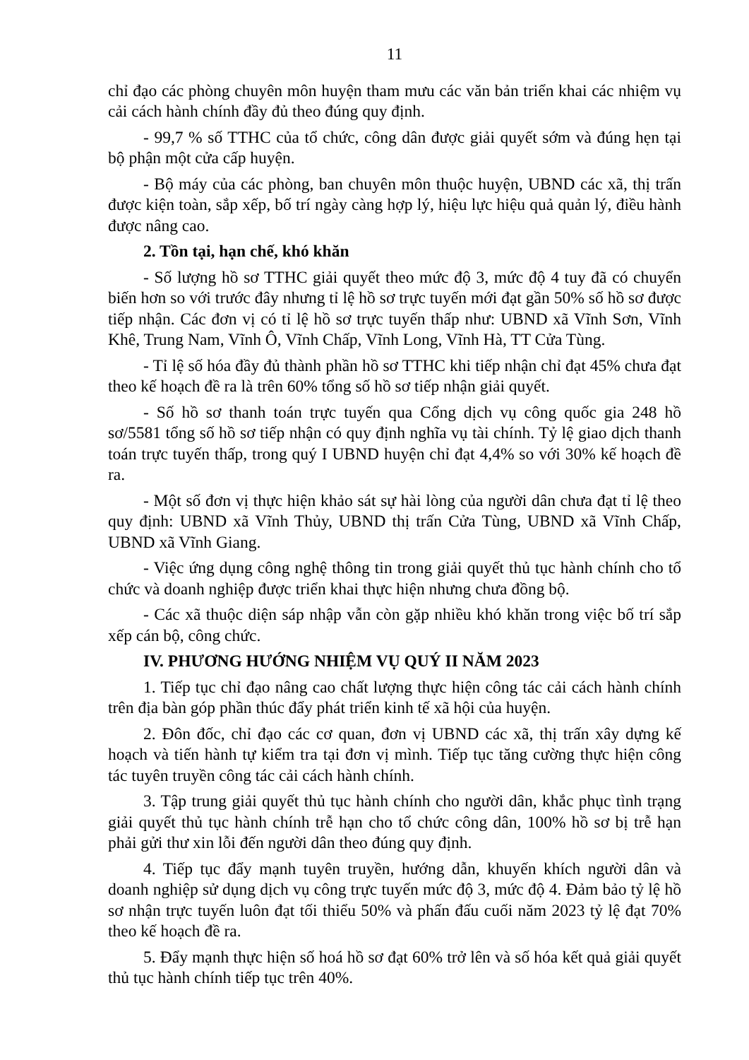11
chỉ đạo các phòng chuyên môn huyện tham mưu các văn bản triển khai các nhiệm vụ cải cách hành chính đầy đủ theo đúng quy định.
- 99,7 % số TTHC của tổ chức, công dân được giải quyết sớm và đúng hẹn tại bộ phận một cửa cấp huyện.
- Bộ máy của các phòng, ban chuyên môn thuộc huyện, UBND các xã, thị trấn được kiện toàn, sắp xếp, bố trí ngày càng hợp lý, hiệu lực hiệu quả quản lý, điều hành được nâng cao.
2. Tồn tại, hạn chế, khó khăn
- Số lượng hồ sơ TTHC giải quyết theo mức độ 3, mức độ 4 tuy đã có chuyển biến hơn so với trước đây nhưng tỉ lệ hồ sơ trực tuyến mới đạt gần 50% số hồ sơ được tiếp nhận. Các đơn vị có tỉ lệ hồ sơ trực tuyến thấp như: UBND xã Vĩnh Sơn, Vĩnh Khê, Trung Nam, Vĩnh Ô, Vĩnh Chấp, Vĩnh Long, Vĩnh Hà, TT Cửa Tùng.
- Tỉ lệ số hóa đầy đủ thành phần hồ sơ TTHC khi tiếp nhận chỉ đạt 45% chưa đạt theo kế hoạch đề ra là trên 60% tổng số hồ sơ tiếp nhận giải quyết.
- Số hồ sơ thanh toán trực tuyến qua Cổng dịch vụ công quốc gia 248 hồ sơ/5581 tổng số hồ sơ tiếp nhận có quy định nghĩa vụ tài chính. Tỷ lệ giao dịch thanh toán trực tuyến thấp, trong quý I UBND huyện chỉ đạt 4,4% so với 30% kế hoạch đề ra.
- Một số đơn vị thực hiện khảo sát sự hài lòng của người dân chưa đạt tỉ lệ theo quy định: UBND xã Vĩnh Thủy, UBND thị trấn Cửa Tùng, UBND xã Vĩnh Chấp, UBND xã Vĩnh Giang.
- Việc ứng dụng công nghệ thông tin trong giải quyết thủ tục hành chính cho tổ chức và doanh nghiệp được triển khai thực hiện nhưng chưa đồng bộ.
- Các xã thuộc diện sáp nhập vẫn còn gặp nhiều khó khăn trong việc bố trí sắp xếp cán bộ, công chức.
IV. PHƯƠNG HƯỚNG NHIỆM VỤ QUÝ II NĂM 2023
1. Tiếp tục chỉ đạo nâng cao chất lượng thực hiện công tác cải cách hành chính trên địa bàn góp phần thúc đẩy phát triển kinh tế xã hội của huyện.
2. Đôn đốc, chỉ đạo các cơ quan, đơn vị UBND các xã, thị trấn xây dựng kế hoạch và tiến hành tự kiểm tra tại đơn vị mình. Tiếp tục tăng cường thực hiện công tác tuyên truyền công tác cải cách hành chính.
3. Tập trung giải quyết thủ tục hành chính cho người dân, khắc phục tình trạng giải quyết thủ tục hành chính trễ hạn cho tổ chức công dân, 100% hồ sơ bị trễ hạn phải gửi thư xin lỗi đến người dân theo đúng quy định.
4. Tiếp tục đẩy mạnh tuyên truyền, hướng dẫn, khuyến khích người dân và doanh nghiệp sử dụng dịch vụ công trực tuyến mức độ 3, mức độ 4. Đảm bảo tỷ lệ hồ sơ nhận trực tuyến luôn đạt tối thiểu 50% và phấn đấu cuối năm 2023 tỷ lệ đạt 70% theo kế hoạch đề ra.
5. Đẩy mạnh thực hiện số hoá hồ sơ đạt 60% trở lên và số hóa kết quả giải quyết thủ tục hành chính tiếp tục trên 40%.